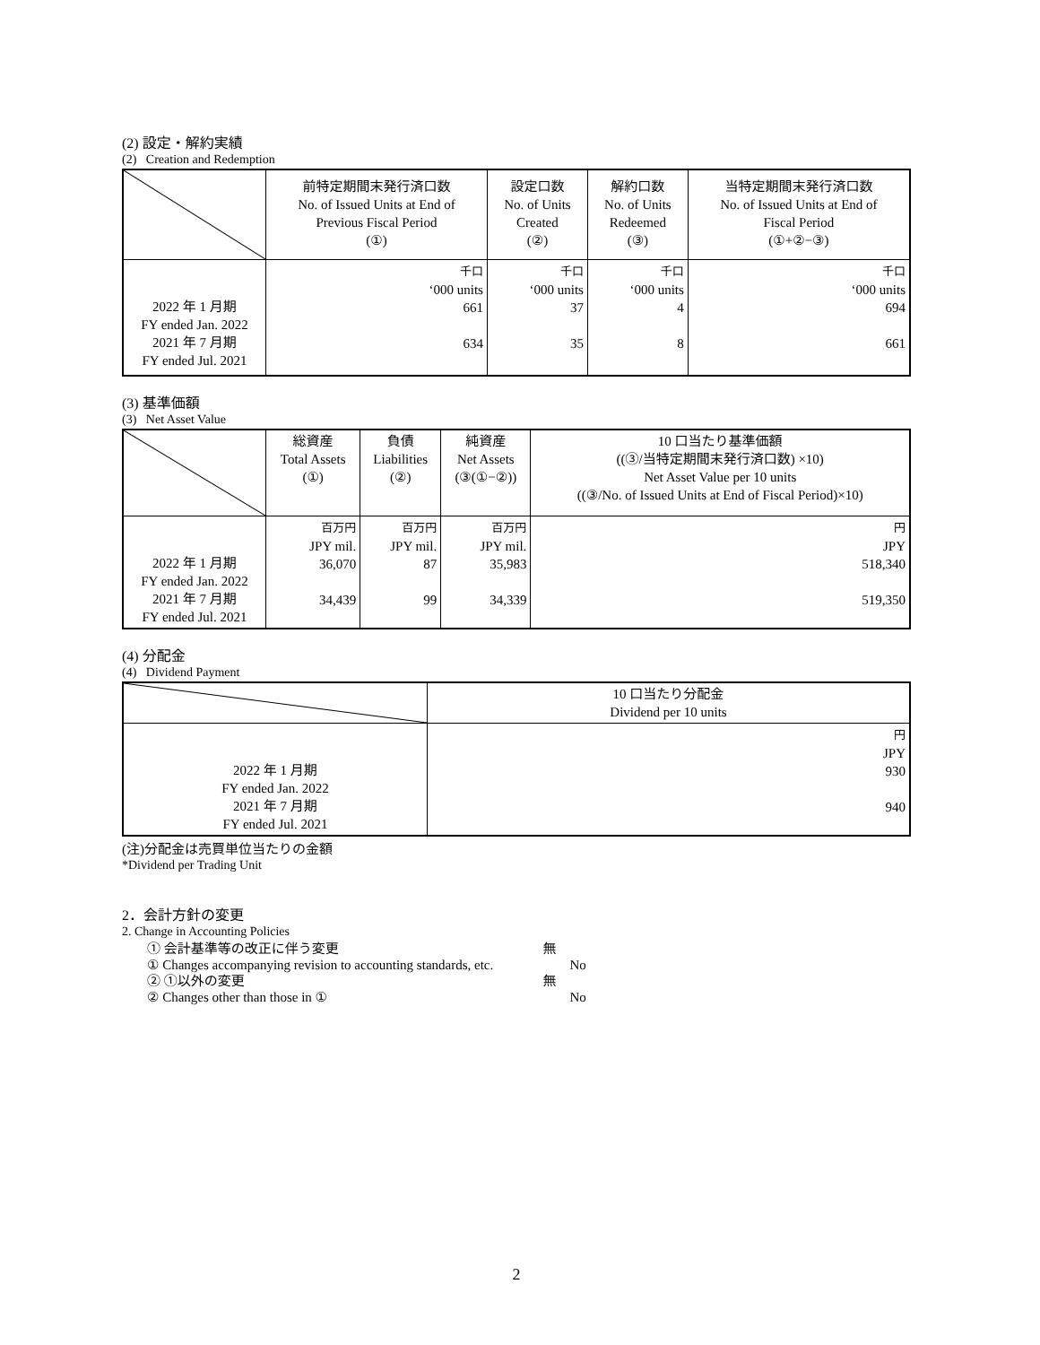(2) 設定・解約実績
(2) Creation and Redemption
| | 前特定期間末発行済口数 No. of Issued Units at End of Previous Fiscal Period (①) | 設定口数 No. of Units Created (②) | 解約口数 No. of Units Redeemed (③) | 当特定期間末発行済口数 No. of Issued Units at End of Fiscal Period (①+②−③) |
| --- | --- | --- | --- | --- |
| 2022 年 1 月期 FY ended Jan. 2022 2021 年 7 月期 FY ended Jul. 2021 | 千口 ‘000 units 661 634 | 千口 ‘000 units 37 35 | 千口 ‘000 units 4 8 | 千口 ‘000 units 694 661 |
(3) 基準価額
(3) Net Asset Value
| | 総資産 Total Assets (①) | 負債 Liabilities (②) | 純資産 Net Assets (③(①−②)) | 10 口当たり基準価額 ((③/当特定期間末発行済口数) ×10) Net Asset Value per 10 units ((③/No. of Issued Units at End of Fiscal Period)×10) |
| --- | --- | --- | --- | --- |
| 2022 年 1 月期 FY ended Jan. 2022 2021 年 7 月期 FY ended Jul. 2021 | 百万円 JPY mil. 36,070 34,439 | 百万円 JPY mil. 87 99 | 百万円 JPY mil. 35,983 34,339 | 円 JPY 518,340 519,350 |
(4) 分配金
(4) Dividend Payment
| | 10 口当たり分配金 Dividend per 10 units |
| --- | --- |
| 2022 年 1 月期 FY ended Jan. 2022 2021 年 7 月期 FY ended Jul. 2021 | 円 JPY 930 940 |
(注)分配金は売買単位当たりの金額
*Dividend per Trading Unit
2．会計方針の変更
2. Change in Accounting Policies
| ① 会計基準等の改正に伴う変更 | 無 |
| ① Changes accompanying revision to accounting standards, etc. | No |
| ② ①以外の変更 | 無 |
| ② Changes other than those in ① | No |
2